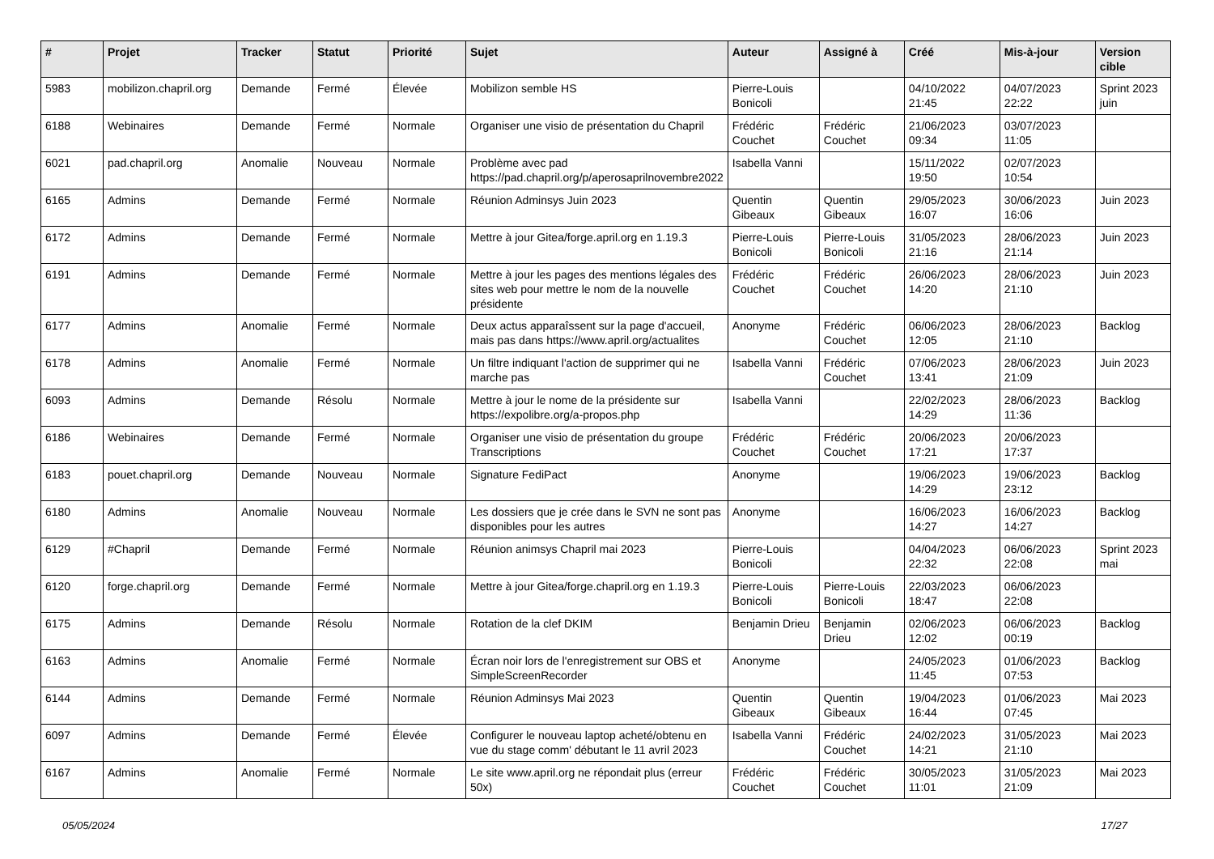| # | Projet | Tracker | Statut | Priorité | Sujet | Auteur | Assigné à | Créé | Mis-à-jour | Version cible |
| --- | --- | --- | --- | --- | --- | --- | --- | --- | --- | --- |
| 5983 | mobilizon.chapril.org | Demande | Fermé | Élevée | Mobilizon semble HS | Pierre-Louis Bonicoli | | 04/10/2022 21:45 | 04/07/2023 22:22 | Sprint 2023 juin |
| 6188 | Webinaires | Demande | Fermé | Normale | Organiser une visio de présentation du Chapril | Frédéric Couchet | Frédéric Couchet | 21/06/2023 09:34 | 03/07/2023 11:05 | |
| 6021 | pad.chapril.org | Anomalie | Nouveau | Normale | Problème avec pad https://pad.chapril.org/p/aperosaprilnovembre2022 | Isabella Vanni | | 15/11/2022 19:50 | 02/07/2023 10:54 | |
| 6165 | Admins | Demande | Fermé | Normale | Réunion Adminsys Juin 2023 | Quentin Gibeaux | Quentin Gibeaux | 29/05/2023 16:07 | 30/06/2023 16:06 | Juin 2023 |
| 6172 | Admins | Demande | Fermé | Normale | Mettre à jour Gitea/forge.april.org en 1.19.3 | Pierre-Louis Bonicoli | Pierre-Louis Bonicoli | 31/05/2023 21:16 | 28/06/2023 21:14 | Juin 2023 |
| 6191 | Admins | Demande | Fermé | Normale | Mettre à jour les pages des mentions légales des sites web pour mettre le nom de la nouvelle présidente | Frédéric Couchet | Frédéric Couchet | 26/06/2023 14:20 | 28/06/2023 21:10 | Juin 2023 |
| 6177 | Admins | Anomalie | Fermé | Normale | Deux actus apparaîssent sur la page d'accueil, mais pas dans https://www.april.org/actualites | Anonyme | Frédéric Couchet | 06/06/2023 12:05 | 28/06/2023 21:10 | Backlog |
| 6178 | Admins | Anomalie | Fermé | Normale | Un filtre indiquant l'action de supprimer qui ne marche pas | Isabella Vanni | Frédéric Couchet | 07/06/2023 13:41 | 28/06/2023 21:09 | Juin 2023 |
| 6093 | Admins | Demande | Résolu | Normale | Mettre à jour le nome de la présidente sur https://expolibre.org/a-propos.php | Isabella Vanni | | 22/02/2023 14:29 | 28/06/2023 11:36 | Backlog |
| 6186 | Webinaires | Demande | Fermé | Normale | Organiser une visio de présentation du groupe Transcriptions | Frédéric Couchet | Frédéric Couchet | 20/06/2023 17:21 | 20/06/2023 17:37 | |
| 6183 | pouet.chapril.org | Demande | Nouveau | Normale | Signature FediPact | Anonyme | | 19/06/2023 14:29 | 19/06/2023 23:12 | Backlog |
| 6180 | Admins | Anomalie | Nouveau | Normale | Les dossiers que je crée dans le SVN ne sont pas disponibles pour les autres | Anonyme | | 16/06/2023 14:27 | 16/06/2023 14:27 | Backlog |
| 6129 | #Chapril | Demande | Fermé | Normale | Réunion animsys Chapril mai 2023 | Pierre-Louis Bonicoli | | 04/04/2023 22:32 | 06/06/2023 22:08 | Sprint 2023 mai |
| 6120 | forge.chapril.org | Demande | Fermé | Normale | Mettre à jour Gitea/forge.chapril.org en 1.19.3 | Pierre-Louis Bonicoli | Pierre-Louis Bonicoli | 22/03/2023 18:47 | 06/06/2023 22:08 | |
| 6175 | Admins | Demande | Résolu | Normale | Rotation de la clef DKIM | Benjamin Drieu | Benjamin Drieu | 02/06/2023 12:02 | 06/06/2023 00:19 | Backlog |
| 6163 | Admins | Anomalie | Fermé | Normale | Écran noir lors de l'enregistrement sur OBS et SimpleScreenRecorder | Anonyme | | 24/05/2023 11:45 | 01/06/2023 07:53 | Backlog |
| 6144 | Admins | Demande | Fermé | Normale | Réunion Adminsys Mai 2023 | Quentin Gibeaux | Quentin Gibeaux | 19/04/2023 16:44 | 01/06/2023 07:45 | Mai 2023 |
| 6097 | Admins | Demande | Fermé | Élevée | Configurer le nouveau laptop acheté/obtenu en vue du stage comm' débutant le 11 avril 2023 | Isabella Vanni | Frédéric Couchet | 24/02/2023 14:21 | 31/05/2023 21:10 | Mai 2023 |
| 6167 | Admins | Anomalie | Fermé | Normale | Le site www.april.org ne répondait plus (erreur 50x) | Frédéric Couchet | Frédéric Couchet | 30/05/2023 11:01 | 31/05/2023 21:09 | Mai 2023 |
05/05/2024 17/27